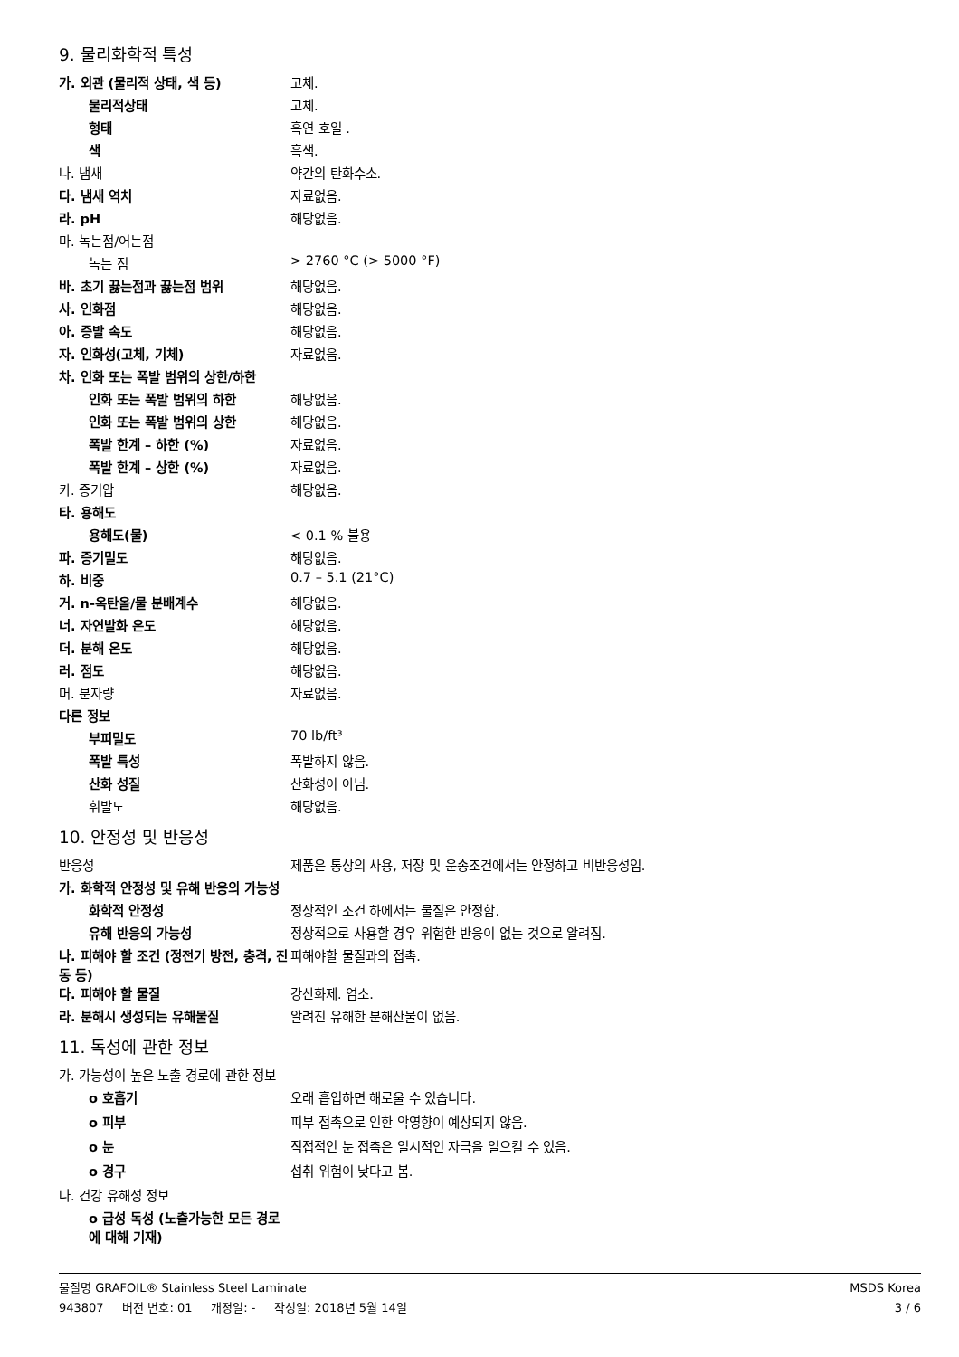9. 물리화학적 특성
가. 외관 (물리적 상태, 색 등) 고체.
물리적상태 고체.
형태 흑연 호일 .
색 흑색.
나. 냄새 약간의 탄화수소.
다. 냄새 역치 자료없음.
라. pH 해당없음.
마. 녹는점/어는점
녹는 점 > 2760 °C (> 5000 °F)
바. 초기 끓는점과 끓는점 범위 해당없음.
사. 인화점 해당없음.
아. 증발 속도 해당없음.
자. 인화성(고체, 기체) 자료없음.
차. 인화 또는 폭발 범위의 상한/하한
인화 또는 폭발 범위의 하한 해당없음.
인화 또는 폭발 범위의 상한 해당없음.
폭발 한계 – 하한 (%) 자료없음.
폭발 한계 – 상한 (%) 자료없음.
카. 증기압 해당없음.
타. 용해도
용해도(물) < 0.1 % 불용
파. 증기밀도 해당없음.
하. 비중 0.7 – 5.1 (21°C)
거. n-옥탄올/물 분배계수 해당없음.
너. 자연발화 온도 해당없음.
더. 분해 온도 해당없음.
러. 점도 해당없음.
머. 분자량 자료없음.
다른 정보
부피밀도 70 lb/ft³
폭발 특성 폭발하지 않음.
산화 성질 산화성이 아님.
휘발도 해당없음.
10. 안정성 및 반응성
반응성 제품은 통상의 사용, 저장 및 운송조건에서는 안정하고 비반응성임.
가. 화학적 안정성 및 유해 반응의 가능성
화학적 안정성 정상적인 조건 하에서는 물질은 안정함.
유해 반응의 가능성 정상적으로 사용할 경우 위험한 반응이 없는 것으로 알려짐.
나. 피해야 할 조건 (정전기 방전, 충격, 진동 등)
피해야할 물질과의 접촉.
다. 피해야 할 물질 강산화제. 염소.
라. 분해시 생성되는 유해물질 알려진 유해한 분해산물이 없음.
11. 독성에 관한 정보
가. 가능성이 높은 노출 경로에 관한 정보
o 호흡기 오래 흡입하면 해로울 수 있습니다.
o 피부 피부 접촉으로 인한 악영향이 예상되지 않음.
o 눈 직접적인 눈 접촉은 일시적인 자극을 일으킬 수 있음.
o 경구 섭취 위험이 낮다고 봄.
나. 건강 유해성 정보
o 급성 독성 (노출가능한 모든 경로에 대해 기재)
물질명 GRAFOIL® Stainless Steel Laminate MSDS Korea
943807 버전 번호: 01 개정일: - 작성일: 2018년 5월 14일 3 / 6